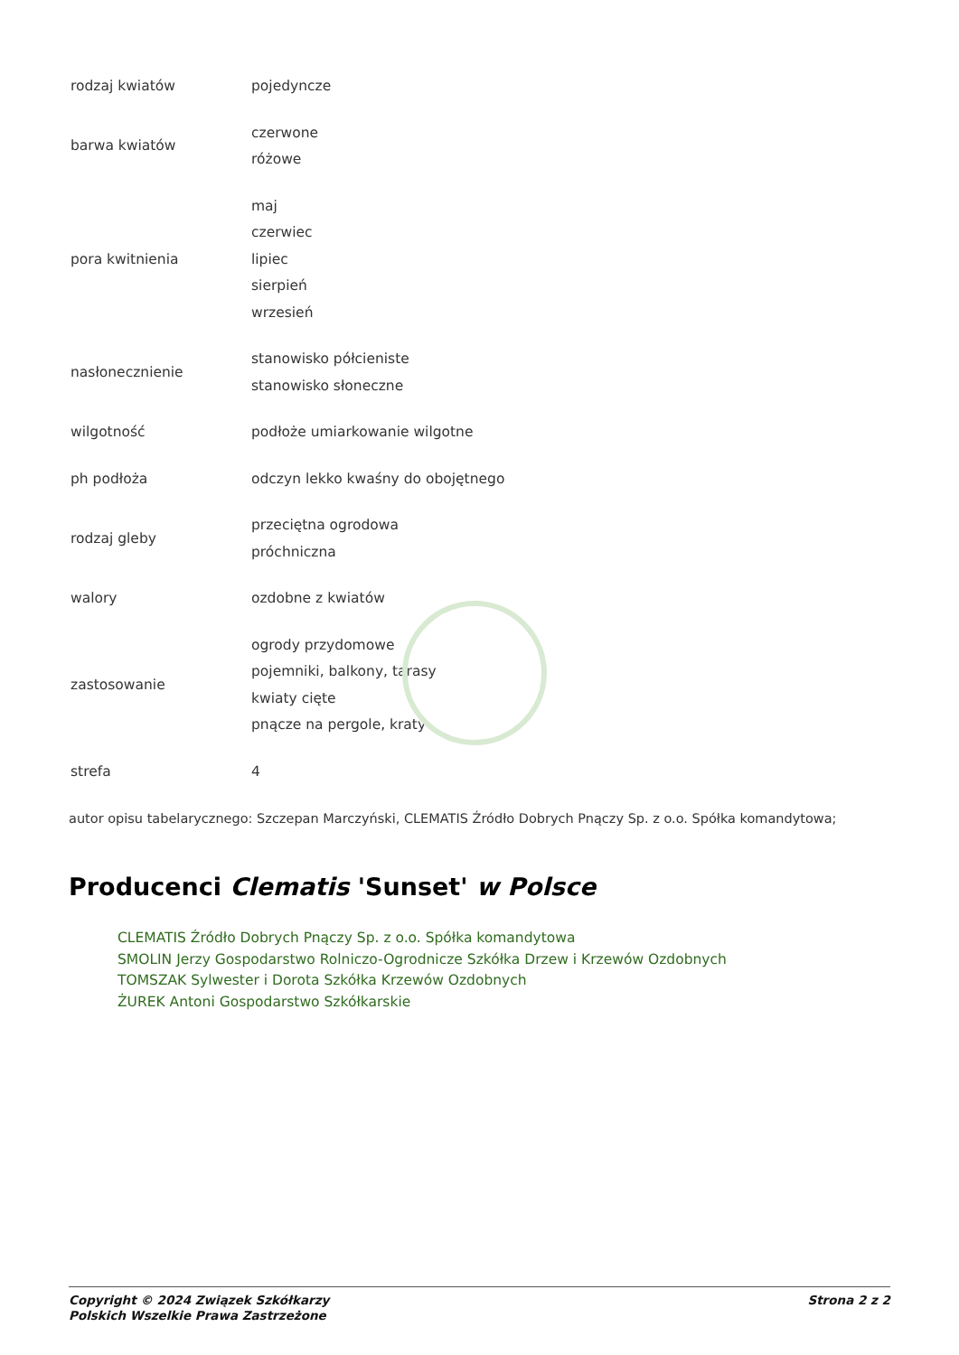| rodzaj kwiatów | pojedyncze |
| barwa kwiatów | czerwone różowe |
| pora kwitnienia | maj czerwiec lipiec sierpień wrzesień |
| nasłonecznienie | stanowisko półcieniste stanowisko słoneczne |
| wilgotność | podłoże umiarkowanie wilgotne |
| ph podłoża | odczyn lekko kwaśny do obojętnego |
| rodzaj gleby | przeciętna ogrodowa próchniczna |
| walory | ozdobne z kwiatów |
| zastosowanie | ogrody przydomowe pojemniki, balkony, tarasy kwiaty cięte pnącze na pergole, kraty |
| strefa | 4 |
autor opisu tabelarycznego: Szczepan Marczyński, CLEMATIS Źródło Dobrych Pnączy Sp. z o.o. Spółka komandytowa;
Producenci Clematis 'Sunset' w Polsce
CLEMATIS Źródło Dobrych Pnączy Sp. z o.o. Spółka komandytowa
SMOLIN Jerzy Gospodarstwo Rolniczo-Ogrodnicze Szkółka Drzew i Krzewów Ozdobnych
TOMSZAK Sylwester i Dorota Szkółka Krzewów Ozdobnych
ŻUREK Antoni Gospodarstwo Szkółkarskie
Copyright © 2024 Związek Szkółkarzy
Polskich Wszelkie Prawa Zastrzeżone
Strona 2 z 2